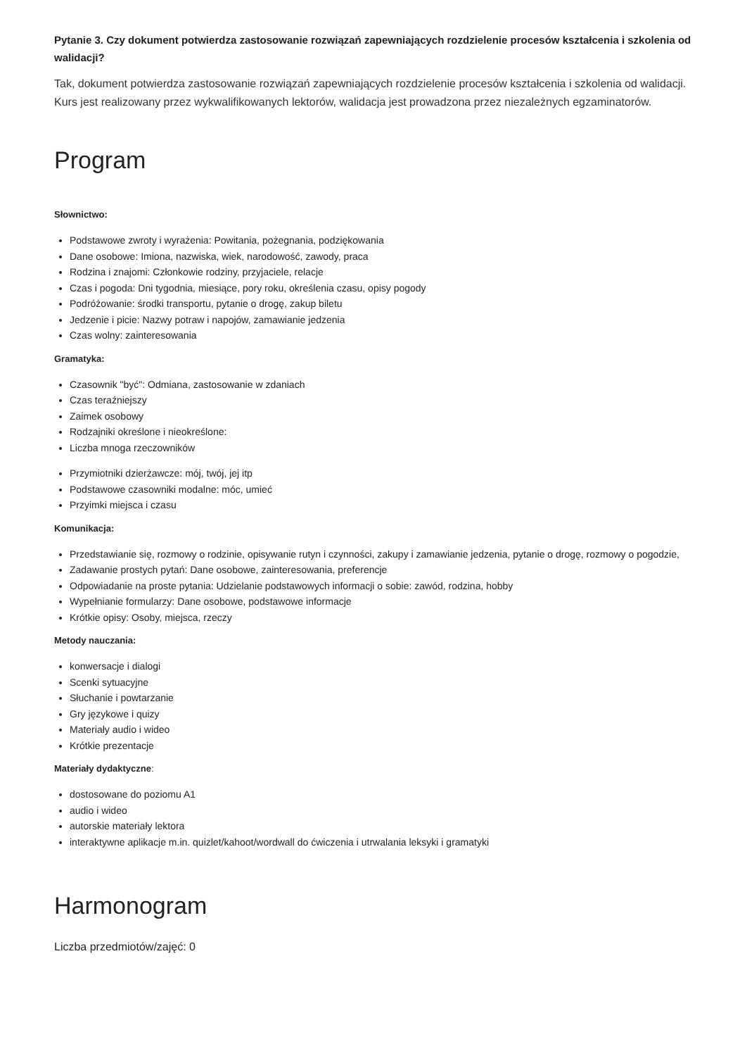Pytanie 3. Czy dokument potwierdza zastosowanie rozwiązań zapewniających rozdzielenie procesów kształcenia i szkolenia od walidacji?
Tak, dokument potwierdza zastosowanie rozwiązań zapewniających rozdzielenie procesów kształcenia i szkolenia od walidacji. Kurs jest realizowany przez wykwalifikowanych lektorów, walidacja jest prowadzona przez niezależnych egzaminatorów.
Program
Słownictwo:
Podstawowe zwroty i wyrażenia: Powitania, pożegnania, podziękowania
Dane osobowe: Imiona, nazwiska, wiek, narodowość, zawody, praca
Rodzina i znajomi: Członkowie rodziny, przyjaciele, relacje
Czas i pogoda: Dni tygodnia, miesiące, pory roku, określenia czasu, opisy pogody
Podróżowanie: środki transportu, pytanie o drogę, zakup biletu
Jedzenie i picie: Nazwy potraw i napojów, zamawianie jedzenia
Czas wolny: zainteresowania
Gramatyka:
Czasownik "być": Odmiana, zastosowanie w zdaniach
Czas teraźniejszy
Zaimek osobowy
Rodzajniki określone i nieokreślone:
Liczba mnoga rzeczowników
Przymiotniki dzierżawcze: mój, twój, jej itp
Podstawowe czasowniki modalne: móc, umieć
Przyimki miejsca i czasu
Komunikacja:
Przedstawianie się, rozmowy o rodzinie, opisywanie rutyn i czynności, zakupy i zamawianie jedzenia, pytanie o drogę, rozmowy o pogodzie,
Zadawanie prostych pytań: Dane osobowe, zainteresowania, preferencje
Odpowiadanie na proste pytania: Udzielanie podstawowych informacji o sobie: zawód, rodzina, hobby
Wypełnianie formularzy: Dane osobowe, podstawowe informacje
Krótkie opisy: Osoby, miejsca, rzeczy
Metody nauczania:
konwersacje i dialogi
Scenki sytuacyjne
Słuchanie i powtarzanie
Gry językowe i quizy
Materiały audio i wideo
Krótkie prezentacje
Materiały dydaktyczne:
dostosowane do poziomu A1
audio i wideo
autorskie materiały lektora
interaktywne aplikacje m.in. quizlet/kahoot/wordwall do ćwiczenia i utrwalania leksyki i gramatyki
Harmonogram
Liczba przedmiotów/zajęć: 0